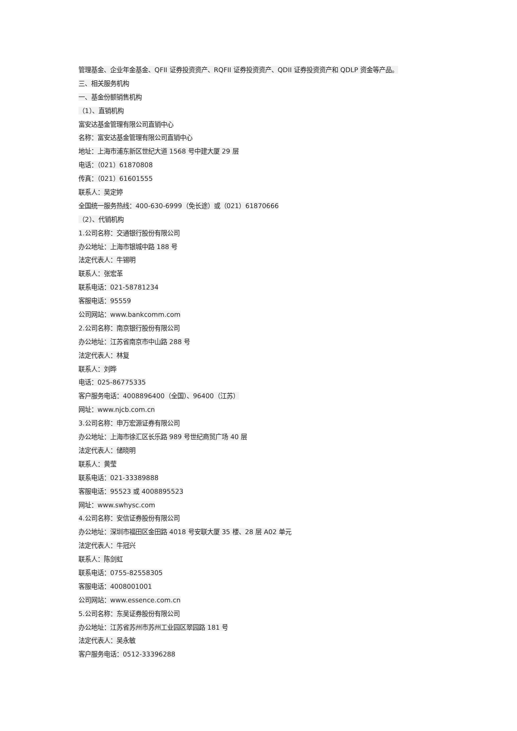管理基金、企业年金基金、QFII 证券投资资产、RQFII 证券投资资产、QDII 证券投资资产和 QDLP 资金等产品。
三、相关服务机构
一、基金份额销售机构
（1）、直销机构
富安达基金管理有限公司直销中心
名称：富安达基金管理有限公司直销中心
地址：上海市浦东新区世纪大道 1568 号中建大厦 29 层
电话：（021）61870808
传真：（021）61601555
联系人：吴定婷
全国统一服务热线：400-630-6999（免长途）或（021）61870666
（2）、代销机构
1.公司名称：交通银行股份有限公司
办公地址：上海市银城中路 188 号
法定代表人：牛锡明
联系人：张宏革
联系电话：021-58781234
客服电话：95559
公司网站：www.bankcomm.com
2.公司名称：南京银行股份有限公司
办公地址：江苏省南京市中山路 288 号
法定代表人：林复
联系人：刘晔
电话：025-86775335
客户服务电话：4008896400（全国）、96400（江苏）
网址：www.njcb.com.cn
3.公司名称：申万宏源证券有限公司
办公地址：上海市徐汇区长乐路 989 号世纪商贸广场 40 层
法定代表人：储晓明
联系人：黄莹
联系电话：021-33389888
客服电话：95523 或 4008895523
网址：www.swhysc.com
4.公司名称：安信证券股份有限公司
办公地址：深圳市福田区金田路 4018 号安联大厦 35 楼、28 层 A02 单元
法定代表人：牛冠兴
联系人：陈剑虹
联系电话：0755-82558305
客服电话：4008001001
公司网站：www.essence.com.cn
5.公司名称：东吴证券股份有限公司
办公地址：江苏省苏州市苏州工业园区翠园路 181 号
法定代表人：吴永敏
客户服务电话：0512-33396288